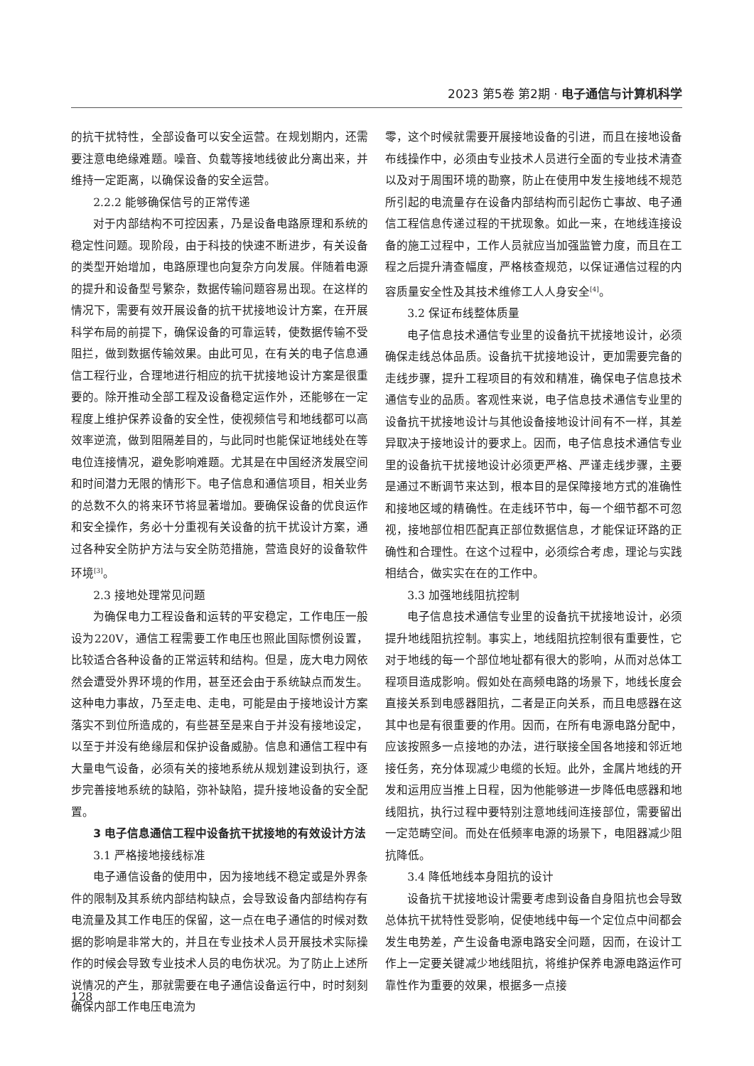2023 第5卷 第2期 · 电子通信与计算机科学
的抗干扰特性，全部设备可以安全运营。在规划期内，还需要注意电绝缘难题。噪音、负载等接地线彼此分离出来，并维持一定距离，以确保设备的安全运营。
2.2.2 能够确保信号的正常传递
对于内部结构不可控因素，乃是设备电路原理和系统的稳定性问题。现阶段，由于科技的快速不断进步，有关设备的类型开始增加，电路原理也向复杂方向发展。伴随着电源的提升和设备型号繁杂，数据传输问题容易出现。在这样的情况下，需要有效开展设备的抗干扰接地设计方案，在开展科学布局的前提下，确保设备的可靠运转，使数据传输不受阻拦，做到数据传输效果。由此可见，在有关的电子信息通信工程行业，合理地进行相应的抗干扰接地设计方案是很重要的。除开推动全部工程及设备稳定运作外，还能够在一定程度上维护保养设备的安全性，使视频信号和地线都可以高效率逆流，做到阻隔差目的，与此同时也能保证地线处在等电位连接情况，避免影响难题。尤其是在中国经济发展空间和时间潜力无限的情形下。电子信息和通信项目，相关业务的总数不久的将来环节将显著增加。要确保设备的优良运作和安全操作，务必十分重视有关设备的抗干扰设计方案，通过各种安全防护方法与安全防范措施，营造良好的设备软件环境<sup>[3]</sup>。
2.3 接地处理常见问题
为确保电力工程设备和运转的平安稳定，工作电压一般设为220V，通信工程需要工作电压也照此国际惯例设置，比较适合各种设备的正常运转和结构。但是，庞大电力网依然会遭受外界环境的作用，甚至还会由于系统缺点而发生。这种电力事故，乃至走电、走电，可能是由于接地设计方案落实不到位所造成的，有些甚至是来自于并没有接地设定，以至于并没有绝缘层和保护设备威胁。信息和通信工程中有大量电气设备，必须有关的接地系统从规划建设到执行，逐步完善接地系统的缺陷，弥补缺陷，提升接地设备的安全配置。
3 电子信息通信工程中设备抗干扰接地的有效设计方法
3.1 严格接地接线标准
电子通信设备的使用中，因为接地线不稳定或是外界条件的限制及其系统内部结构缺点，会导致设备内部结构存有电流量及其工作电压的保留，这一点在电子通信的时候对数据的影响是非常大的，并且在专业技术人员开展技术实际操作的时候会导致专业技术人员的电伤状况。为了防止上述所说情况的产生，那就需要在电子通信设备运行中，时时刻刻确保内部工作电压电流为
零，这个时候就需要开展接地设备的引进，而且在接地设备布线操作中，必须由专业技术人员进行全面的专业技术清查以及对于周围环境的勘察，防止在使用中发生接地线不规范所引起的电流量存在设备内部结构而引起伤亡事故、电子通信工程信息传递过程的干扰现象。如此一来，在地线连接设备的施工过程中，工作人员就应当加强监管力度，而且在工程之后提升清查幅度，严格核查规范，以保证通信过程的内容质量安全性及其技术维修工人人身安全<sup>[4]</sup>。
3.2 保证布线整体质量
电子信息技术通信专业里的设备抗干扰接地设计，必须确保走线总体品质。设备抗干扰接地设计，更加需要完备的走线步骤，提升工程项目的有效和精准，确保电子信息技术通信专业的品质。客观性来说，电子信息技术通信专业里的设备抗干扰接地设计与其他设备接地设计间有不一样，其差异取决于接地设计的要求上。因而，电子信息技术通信专业里的设备抗干扰接地设计必须更严格、严谨走线步骤，主要是通过不断调节来达到，根本目的是保障接地方式的准确性和接地区域的精确性。在走线环节中，每一个细节都不可忽视，接地部位相匹配真正部位数据信息，才能保证环路的正确性和合理性。在这个过程中，必须综合考虑，理论与实践相结合，做实实在在的工作中。
3.3 加强地线阻抗控制
电子信息技术通信专业里的设备抗干扰接地设计，必须提升地线阻抗控制。事实上，地线阻抗控制很有重要性，它对于地线的每一个部位地址都有很大的影响，从而对总体工程项目造成影响。假如处在高频电路的场景下，地线长度会直接关系到电感器阻抗，二者是正向关系，而且电感器在这其中也是有很重要的作用。因而，在所有电源电路分配中，应该按照多一点接地的办法，进行联接全国各地接和邻近地接任务，充分体现减少电缆的长短。此外，金属片地线的开发和运用应当推上日程，因为他能够进一步降低电感器和地线阻抗，执行过程中要特别注意地线间连接部位，需要留出一定范畴空间。而处在低频率电源的场景下，电阻器减少阻抗降低。
3.4 降低地线本身阻抗的设计
设备抗干扰接地设计需要考虑到设备自身阻抗也会导致总体抗干扰特性受影响，促使地线中每一个定位点中间都会发生电势差，产生设备电源电路安全问题，因而，在设计工作上一定要关键减少地线阻抗，将维护保养电源电路运作可靠性作为重要的效果，根据多一点接
128